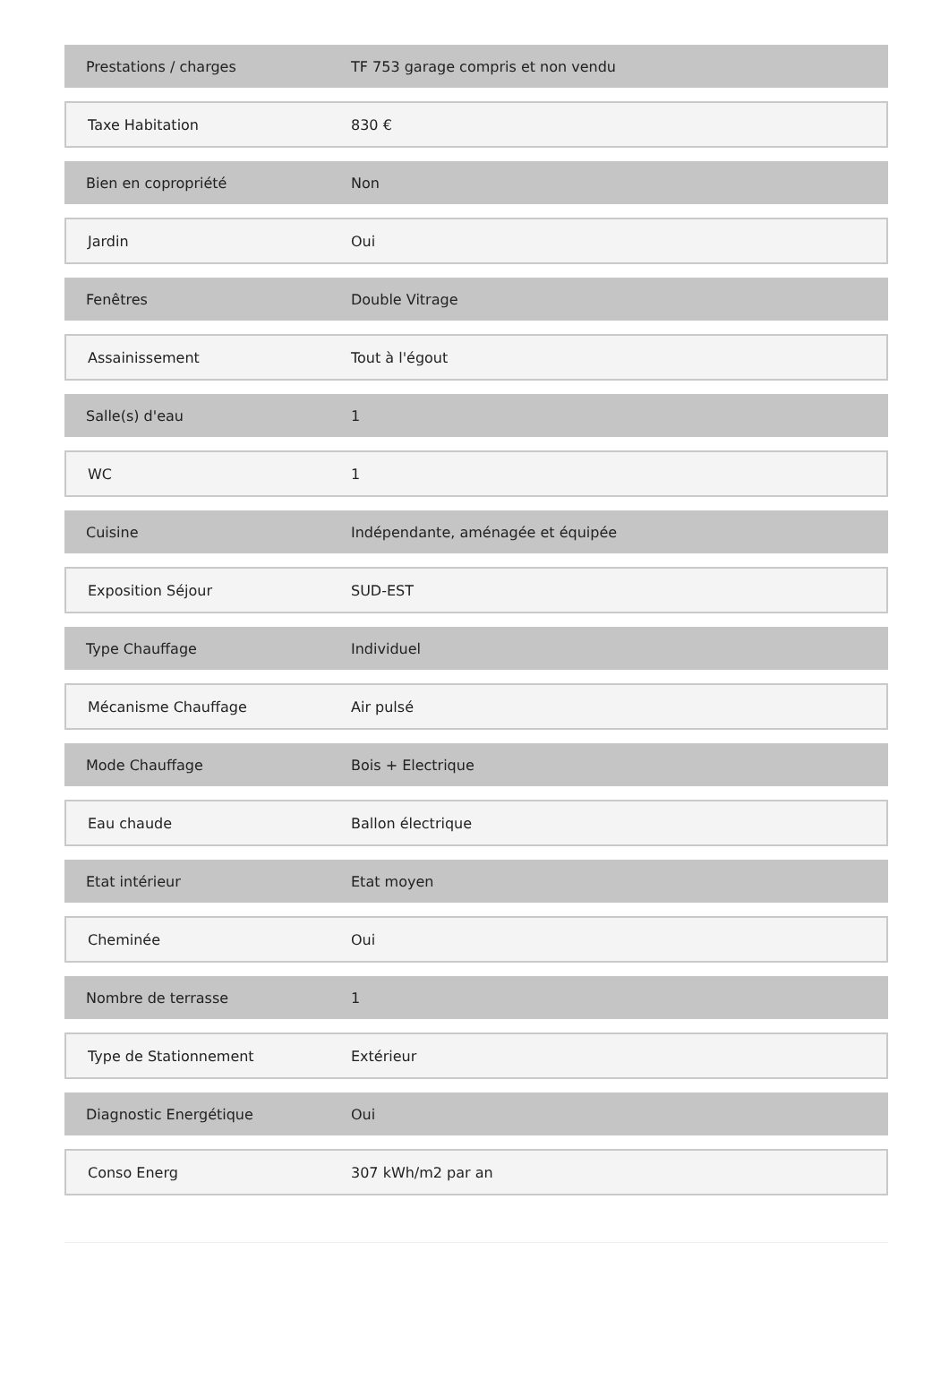| Prestations / charges | TF 753 garage compris et non vendu |
| Taxe Habitation | 830 € |
| Bien en copropriété | Non |
| Jardin | Oui |
| Fenêtres | Double Vitrage |
| Assainissement | Tout à l'égout |
| Salle(s) d'eau | 1 |
| WC | 1 |
| Cuisine | Indépendante, aménagée et équipée |
| Exposition Séjour | SUD-EST |
| Type Chauffage | Individuel |
| Mécanisme Chauffage | Air pulsé |
| Mode Chauffage | Bois + Electrique |
| Eau chaude | Ballon électrique |
| Etat intérieur | Etat moyen |
| Cheminée | Oui |
| Nombre de terrasse | 1 |
| Type de Stationnement | Extérieur |
| Diagnostic Energétique | Oui |
| Conso Energ | 307 kWh/m2 par an |